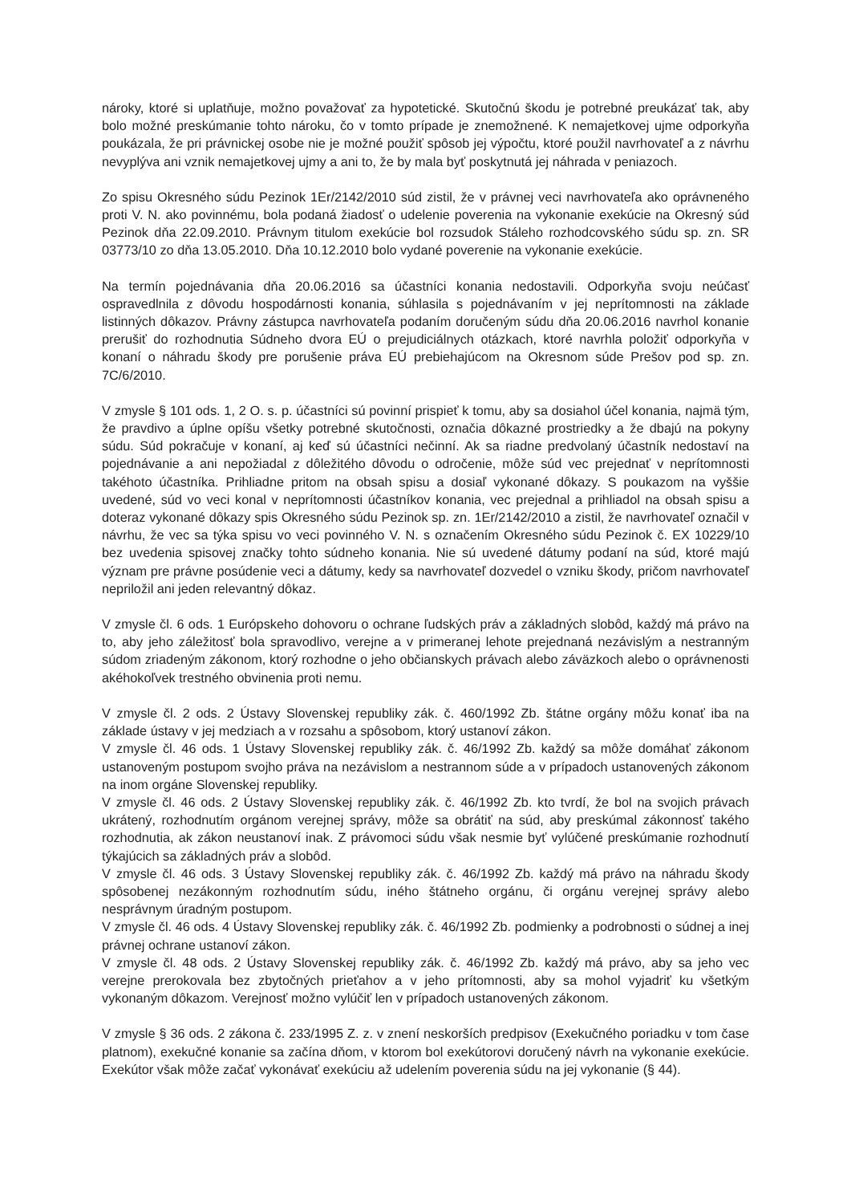nároky, ktoré si uplatňuje, možno považovať za hypotetické. Skutočnú škodu je potrebné preukázať tak, aby bolo možné preskúmanie tohto nároku, čo v tomto prípade je znemožnené. K nemajetkovej ujme odporkyňa poukázala, že pri právnickej osobe nie je možné použiť spôsob jej výpočtu, ktoré použil navrhovateľ a z návrhu nevyplýva ani vznik nemajetkovej ujmy a ani to, že by mala byť poskytnutá jej náhrada v peniazoch.
Zo spisu Okresného súdu Pezinok 1Er/2142/2010 súd zistil, že v právnej veci navrhovateľa ako oprávneného proti V. N. ako povinnému, bola podaná žiadosť o udelenie poverenia na vykonanie exekúcie na Okresný súd Pezinok dňa 22.09.2010. Právnym titulom exekúcie bol rozsudok Stáleho rozhodcovského súdu sp. zn. SR 03773/10 zo dňa 13.05.2010. Dňa 10.12.2010 bolo vydané poverenie na vykonanie exekúcie.
Na termín pojednávania dňa 20.06.2016 sa účastníci konania nedostavili. Odporkyňa svoju neúčasť ospravedlnila z dôvodu hospodárnosti konania, súhlasila s pojednávaním v jej neprítomnosti na základe listinných dôkazov. Právny zástupca navrhovateľa podaním doručeným súdu dňa 20.06.2016 navrhol konanie prerušiť do rozhodnutia Súdneho dvora EÚ o prejudiciálnych otázkach, ktoré navrhla položiť odporkyňa v konaní o náhradu škody pre porušenie práva EÚ prebiehajúcom na Okresnom súde Prešov pod sp. zn. 7C/6/2010.
V zmysle § 101 ods. 1, 2 O. s. p. účastníci sú povinní prispieť k tomu, aby sa dosiahol účel konania, najmä tým, že pravdivo a úplne opíšu všetky potrebné skutočnosti, označia dôkazné prostriedky a že dbajú na pokyny súdu. Súd pokračuje v konaní, aj keď sú účastníci nečinní. Ak sa riadne predvolaný účastník nedostaví na pojednávanie a ani nepožiadal z dôležitého dôvodu o odročenie, môže súd vec prejednať v neprítomnosti takéhoto účastníka. Prihliadne pritom na obsah spisu a dosiaľ vykonané dôkazy. S poukazom na vyššie uvedené, súd vo veci konal v neprítomnosti účastníkov konania, vec prejednal a prihliadol na obsah spisu a doteraz vykonané dôkazy spis Okresného súdu Pezinok sp. zn. 1Er/2142/2010 a zistil, že navrhovateľ označil v návrhu, že vec sa týka spisu vo veci povinného V. N. s označením Okresného súdu Pezinok č. EX 10229/10 bez uvedenia spisovej značky tohto súdneho konania. Nie sú uvedené dátumy podaní na súd, ktoré majú význam pre právne posúdenie veci a dátumy, kedy sa navrhovateľ dozvedel o vzniku škody, pričom navrhovateľ nepriložil ani jeden relevantný dôkaz.
V zmysle čl. 6 ods. 1 Európskeho dohovoru o ochrane ľudských práv a základných slobôd, každý má právo na to, aby jeho záležitosť bola spravodlivo, verejne a v primeranej lehote prejednaná nezávislým a nestranným súdom zriadeným zákonom, ktorý rozhodne o jeho občianskych právach alebo záväzkoch alebo o oprávnenosti akéhokoľvek trestného obvinenia proti nemu.
V zmysle čl. 2 ods. 2 Ústavy Slovenskej republiky zák. č. 460/1992 Zb. štátne orgány môžu konať iba na základe ústavy v jej medziach a v rozsahu a spôsobom, ktorý ustanoví zákon.
V zmysle čl. 46 ods. 1 Ústavy Slovenskej republiky zák. č. 46/1992 Zb. každý sa môže domáhať zákonom ustanoveným postupom svojho práva na nezávislom a nestrannom súde a v prípadoch ustanovených zákonom na inom orgáne Slovenskej republiky.
V zmysle čl. 46 ods. 2 Ústavy Slovenskej republiky zák. č. 46/1992 Zb. kto tvrdí, že bol na svojich právach ukrátený, rozhodnutím orgánom verejnej správy, môže sa obrátiť na súd, aby preskúmal zákonnosť takého rozhodnutia, ak zákon neustanoví inak. Z právomoci súdu však nesmie byť vylúčené preskúmanie rozhodnutí týkajúcich sa základných práv a slobôd.
V zmysle čl. 46 ods. 3 Ústavy Slovenskej republiky zák. č. 46/1992 Zb. každý má právo na náhradu škody spôsobenej nezákonným rozhodnutím súdu, iného štátneho orgánu, či orgánu verejnej správy alebo nesprávnym úradným postupom.
V zmysle čl. 46 ods. 4 Ústavy Slovenskej republiky zák. č. 46/1992 Zb. podmienky a podrobnosti o súdnej a inej právnej ochrane ustanoví zákon.
V zmysle čl. 48 ods. 2 Ústavy Slovenskej republiky zák. č. 46/1992 Zb. každý má právo, aby sa jeho vec verejne prerokovala bez zbytočných prieťahov a v jeho prítomnosti, aby sa mohol vyjadriť ku všetkým vykonaným dôkazom. Verejnosť možno vylúčiť len v prípadoch ustanovených zákonom.
V zmysle § 36 ods. 2 zákona č. 233/1995 Z. z. v znení neskorších predpisov (Exekučného poriadku v tom čase platnom), exekučné konanie sa začína dňom, v ktorom bol exekútorovi doručený návrh na vykonanie exekúcie. Exekútor však môže začať vykonávať exekúciu až udelením poverenia súdu na jej vykonanie (§ 44).